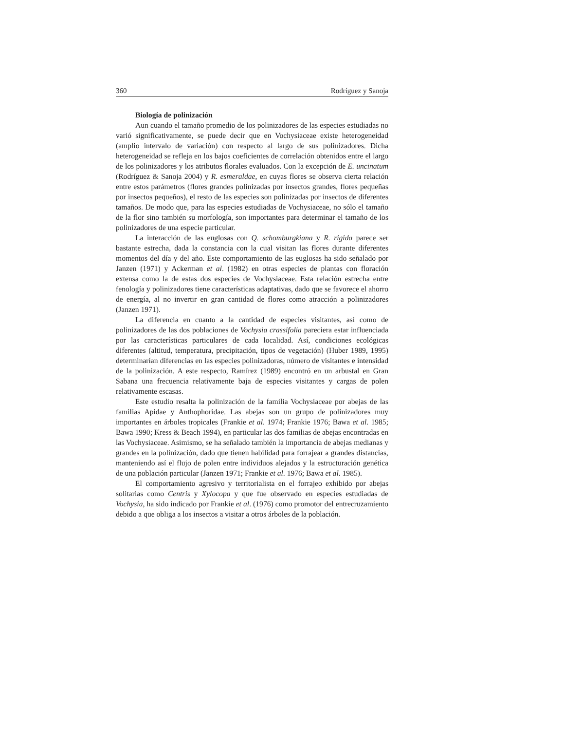360 Rodríguez y Sanoja
Biología de polinización
Aun cuando el tamaño promedio de los polinizadores de las especies estudiadas no varió significativamente, se puede decir que en Vochysiaceae existe heterogeneidad (amplio intervalo de variación) con respecto al largo de sus polinizadores. Dicha heterogeneidad se refleja en los bajos coeficientes de correlación obtenidos entre el largo de los polinizadores y los atributos florales evaluados. Con la excepción de E. uncinatum (Rodríguez & Sanoja 2004) y R. esmeraldae, en cuyas flores se observa cierta relación entre estos parámetros (flores grandes polinizadas por insectos grandes, flores pequeñas por insectos pequeños), el resto de las especies son polinizadas por insectos de diferentes tamaños. De modo que, para las especies estudiadas de Vochysiaceae, no sólo el tamaño de la flor sino también su morfología, son importantes para determinar el tamaño de los polinizadores de una especie particular.
La interacción de las euglosas con Q. schomburgkiana y R. rigida parece ser bastante estrecha, dada la constancia con la cual visitan las flores durante diferentes momentos del día y del año. Este comportamiento de las euglosas ha sido señalado por Janzen (1971) y Ackerman et al. (1982) en otras especies de plantas con floración extensa como la de estas dos especies de Vochysiaceae. Esta relación estrecha entre fenología y polinizadores tiene características adaptativas, dado que se favorece el ahorro de energía, al no invertir en gran cantidad de flores como atracción a polinizadores (Janzen 1971).
La diferencia en cuanto a la cantidad de especies visitantes, así como de polinizadores de las dos poblaciones de Vochysia crassifolia pareciera estar influenciada por las características particulares de cada localidad. Así, condiciones ecológicas diferentes (altitud, temperatura, precipitación, tipos de vegetación) (Huber 1989, 1995) determinarían diferencias en las especies polinizadoras, número de visitantes e intensidad de la polinización. A este respecto, Ramírez (1989) encontró en un arbustal en Gran Sabana una frecuencia relativamente baja de especies visitantes y cargas de polen relativamente escasas.
Este estudio resalta la polinización de la familia Vochysiaceae por abejas de las familias Apidae y Anthophoridae. Las abejas son un grupo de polinizadores muy importantes en árboles tropicales (Frankie et al. 1974; Frankie 1976; Bawa et al. 1985; Bawa 1990; Kress & Beach 1994), en particular las dos familias de abejas encontradas en las Vochysiaceae. Asimismo, se ha señalado también la importancia de abejas medianas y grandes en la polinización, dado que tienen habilidad para forrajear a grandes distancias, manteniendo así el flujo de polen entre individuos alejados y la estructuración genética de una población particular (Janzen 1971; Frankie et al. 1976; Bawa et al. 1985).
El comportamiento agresivo y territorialista en el forrajeo exhibido por abejas solitarias como Centris y Xylocopa y que fue observado en especies estudiadas de Vochysia, ha sido indicado por Frankie et al. (1976) como promotor del entrecruzamiento debido a que obliga a los insectos a visitar a otros árboles de la población.